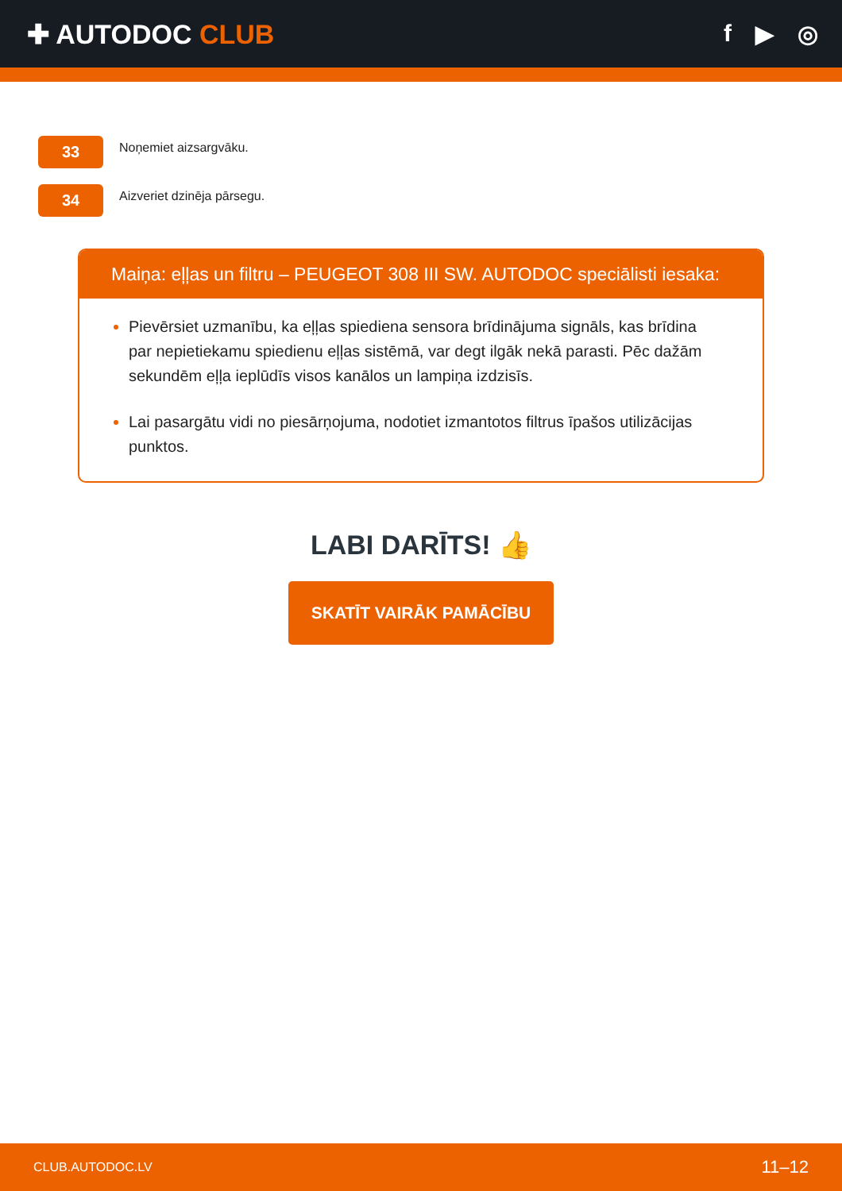✚ AUTODOC CLUB f ▶ ◎
33
Noņemiet aizsargvāku.
34
Aizveriet dzinēja pārsegu.
Maiņa: eļļas un filtru – PEUGEOT 308 III SW. AUTODOC speciālisti iesaka:
Pievērsiet uzmanību, ka eļļas spiediena sensora brīdinājuma signāls, kas brīdina par nepietiekamu spiedienu eļļas sistēmā, var degt ilgāk nekā parasti. Pēc dažām sekundēm eļļa ieplūdīs visos kanālos un lampiņa izdzisīs.
Lai pasargātu vidi no piesārņojuma, nodotiet izmantotos filtrus īpašos utilizācijas punktos.
LABI DARĪTS! 👍
SKATĪT VAIRĀK PAMĀCĪBU
CLUB.AUTODOC.LV 11–12